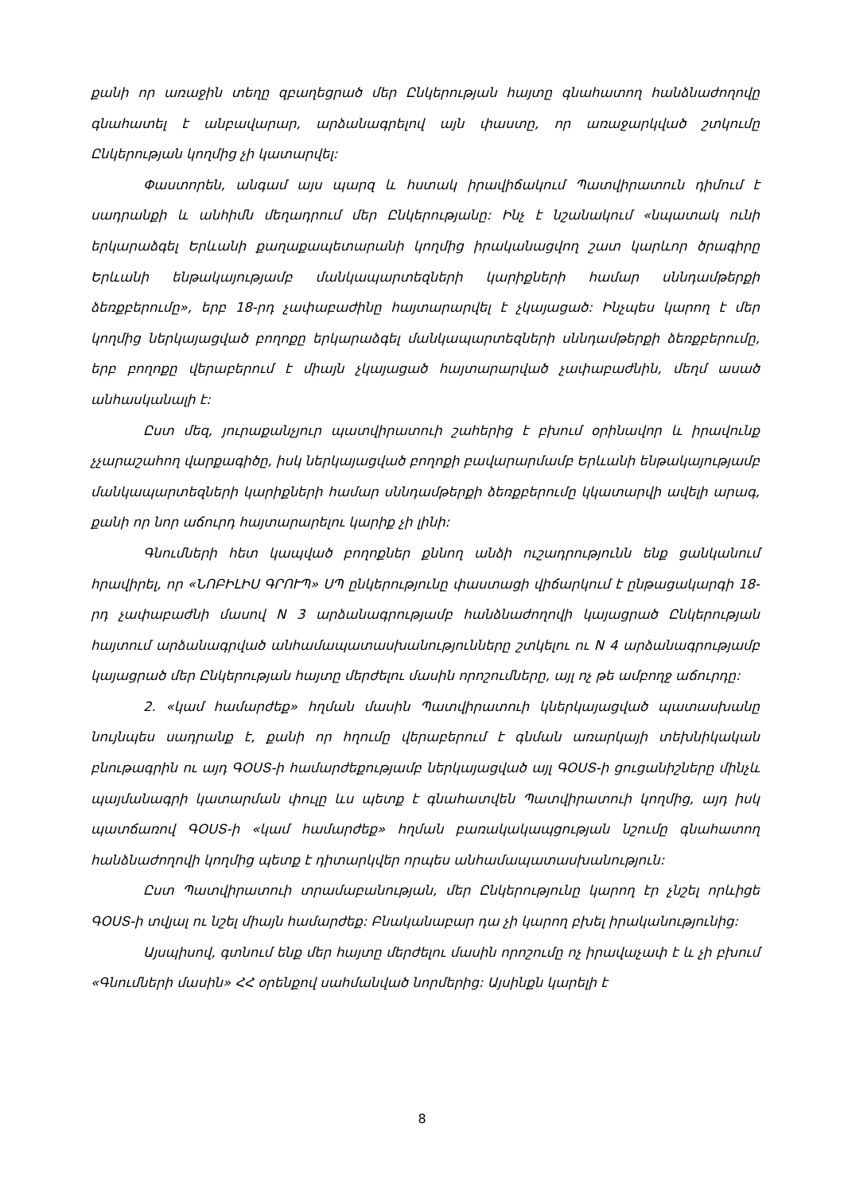քանի որ առաջին տեղը զբաղեցրած մեր Ընկերության հայտը գնահատող հանձնաժողովը գնահատել է անբավարար, արձանագրելով այն փաստը, որ առաջարկված շտկումը Ընկերության կողմից չի կատարվել:
Փաստորեն, անգամ այս պարզ և հստակ իրավիճակում Պատվիրատուն դիմում է սադրանքի և անհիմն մեղադրում մեր Ընկերությանը: Ինչ է նշանակում «նպատակ ունի երկարաձգել Երևանի քաղաքապետարանի կողմից իրականացվող շատ կարևոր ծրագիրը Երևանի ենթակայությամբ մանկապարտեզների կարիքների համար սննդամթերքի ձեռքբերումը», երբ 18-րդ չափաբաժինը հայտարարվել է չկայացած: Ինչպես կարող է մեր կողմից ներկայացված բողոքը երկարաձգել մանկապարտեզների սննդամթերքի ձեռքբերումը, երբ բողոքը վերաբերում է միայն չկայացած հայտարարված չափաբաժնին, մեղմ ասած անհասկանալի է:
Ըստ մեզ, յուրաքանչյուր պատվիրատուի շահերից է բխում օրինավոր և իրավունք չչարաշահող վարքագիծը, իսկ ներկայացված բողոքի բավարարմամբ Երևանի ենթակայությամբ մանկապարտեզների կարիքների համար սննդամթերքի ձեռքբերումը կկատարվի ավելի արագ, քանի որ նոր աճուրդ հայտարարելու կարիք չի լինի:
Գնումների հետ կապված բողոքներ քննող անձի ուշադրությունն ենք ցանկանում հրավիրել, որ «ՆՈԲԻԼԻՍ ԳՐՈՒՊ» ՍՊ ընկերությունը փաստացի վիճարկում է ընթացակարգի 18-րդ չափաբաժնի մասով N 3 արձանագրությամբ հանձնաժողովի կայացրած Ընկերության հայտում արձանագրված անհամապատասխանությունները շտկելու ու N 4 արձանագրությամբ կայացրած մեր Ընկերության հայտը մերժելու մասին որոշումները, այլ ոչ թե ամբողջ աճուրդը:
2. «կամ համարժեք» հղման մասին Պատվիրատուի կներկայացված պատասխանը նույնպես սադրանք է, քանի որ հղումը վերաբերում է գնման առարկայի տեխնիկական բնութագրին ու այդ ԳՕՍՏ-ի համարժեքությամբ ներկայացված այլ ԳՕՍՏ-ի ցուցանիշները մինչև պայմանագրի կատարման փուլը ևս պետք է գնահատվեն Պատվիրատուի կողմից, այդ իսկ պատճառով ԳՕՍՏ-ի «կամ համարժեք» հղման բառակակապցության նշումը գնահատող հանձնաժողովի կողմից պետք է դիտարկվեր որպես անհամապատասխանություն:
Ըստ Պատվիրատուի տրամաբանության, մեր Ընկերությունը կարող էր չնշել որևիցե ԳՕՍՏ-ի տվյալ ու նշել միայն համարժեք: Բնականաբար դա չի կարող բխել իրականությունից:
Այսպիսով, գտնում ենք մեր հայտը մերժելու մասին որոշումը ոչ իրավաչափ է և չի բխում «Գնումների մասին» ՀՀ օրենքով սահմանված նորմերից: Այսինքն կարելի է
8